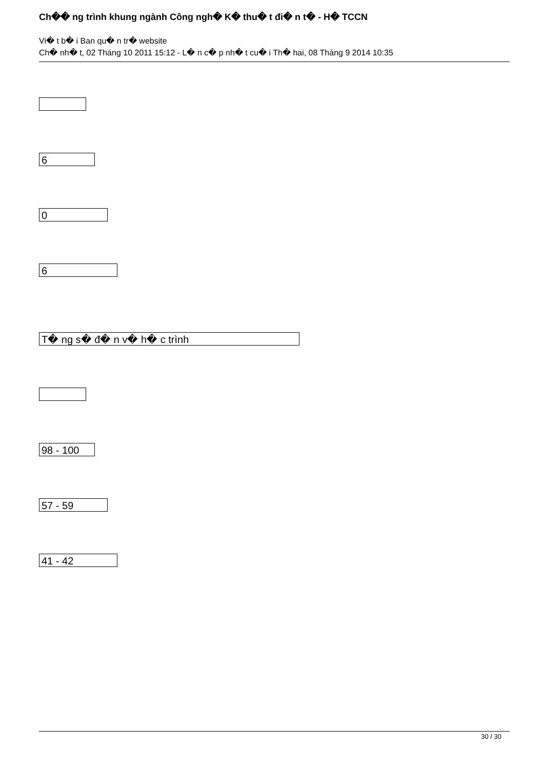Ch�� ng trình khung ngành Công ngh� K� thu� t đi� n t� - H� TCCN
Vi� t b� i Ban qu� n tr� website
Ch� nh� t, 02 Tháng 10 2011 15:12 - L� n c� p nh� t cu� i Th� hai, 08 Tháng 9 2014 10:35
6
0
6
T� ng s� đ� n v� h� c trình
98 - 100
57 - 59
41 - 42
30 / 30